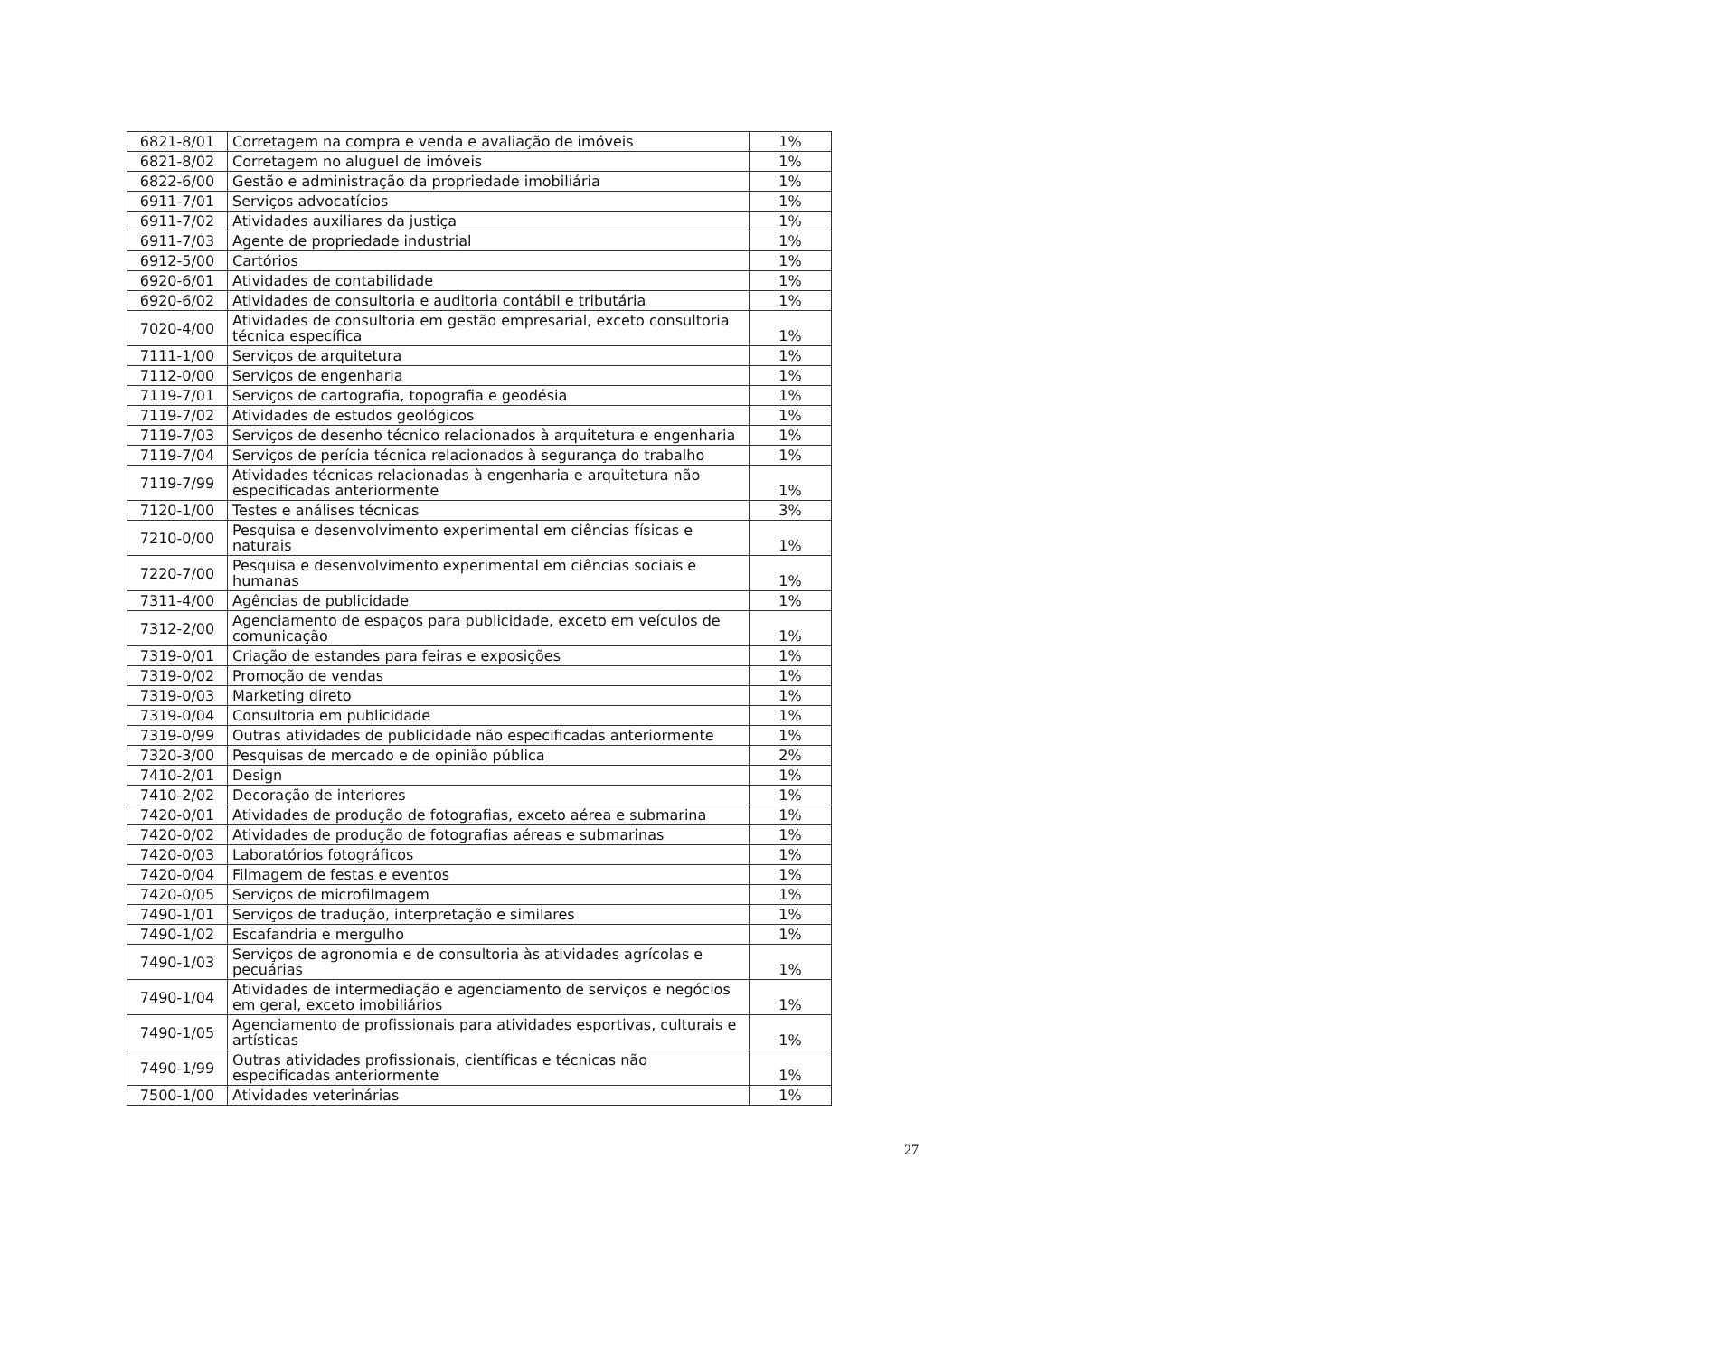| 6821-8/01 | Corretagem na compra e venda e avaliação de imóveis | 1% |
| 6821-8/02 | Corretagem no aluguel de imóveis | 1% |
| 6822-6/00 | Gestão e administração da propriedade imobiliária | 1% |
| 6911-7/01 | Serviços advocatícios | 1% |
| 6911-7/02 | Atividades auxiliares da justiça | 1% |
| 6911-7/03 | Agente de propriedade industrial | 1% |
| 6912-5/00 | Cartórios | 1% |
| 6920-6/01 | Atividades de contabilidade | 1% |
| 6920-6/02 | Atividades de consultoria e auditoria contábil e tributária | 1% |
| 7020-4/00 | Atividades de consultoria em gestão empresarial, exceto consultoria técnica específica | 1% |
| 7111-1/00 | Serviços de arquitetura | 1% |
| 7112-0/00 | Serviços de engenharia | 1% |
| 7119-7/01 | Serviços de cartografia, topografia e geodésia | 1% |
| 7119-7/02 | Atividades de estudos geológicos | 1% |
| 7119-7/03 | Serviços de desenho técnico relacionados à arquitetura e engenharia | 1% |
| 7119-7/04 | Serviços de perícia técnica relacionados à segurança do trabalho | 1% |
| 7119-7/99 | Atividades técnicas relacionadas à engenharia e arquitetura não especificadas anteriormente | 1% |
| 7120-1/00 | Testes e análises técnicas | 3% |
| 7210-0/00 | Pesquisa e desenvolvimento experimental em ciências físicas e naturais | 1% |
| 7220-7/00 | Pesquisa e desenvolvimento experimental em ciências sociais e humanas | 1% |
| 7311-4/00 | Agências de publicidade | 1% |
| 7312-2/00 | Agenciamento de espaços para publicidade, exceto em veículos de comunicação | 1% |
| 7319-0/01 | Criação de estandes para feiras e exposições | 1% |
| 7319-0/02 | Promoção de vendas | 1% |
| 7319-0/03 | Marketing direto | 1% |
| 7319-0/04 | Consultoria em publicidade | 1% |
| 7319-0/99 | Outras atividades de publicidade não especificadas anteriormente | 1% |
| 7320-3/00 | Pesquisas de mercado e de opinião pública | 2% |
| 7410-2/01 | Design | 1% |
| 7410-2/02 | Decoração de interiores | 1% |
| 7420-0/01 | Atividades de produção de fotografias, exceto aérea e submarina | 1% |
| 7420-0/02 | Atividades de produção de fotografias aéreas e submarinas | 1% |
| 7420-0/03 | Laboratórios fotográficos | 1% |
| 7420-0/04 | Filmagem de festas e eventos | 1% |
| 7420-0/05 | Serviços de microfilmagem | 1% |
| 7490-1/01 | Serviços de tradução, interpretação e similares | 1% |
| 7490-1/02 | Escafandria e mergulho | 1% |
| 7490-1/03 | Serviços de agronomia e de consultoria às atividades agrícolas e pecuárias | 1% |
| 7490-1/04 | Atividades de intermediação e agenciamento de serviços e negócios em geral, exceto imobiliários | 1% |
| 7490-1/05 | Agenciamento de profissionais para atividades esportivas, culturais e artísticas | 1% |
| 7490-1/99 | Outras atividades profissionais, científicas e técnicas não especificadas anteriormente | 1% |
| 7500-1/00 | Atividades veterinárias | 1% |
27